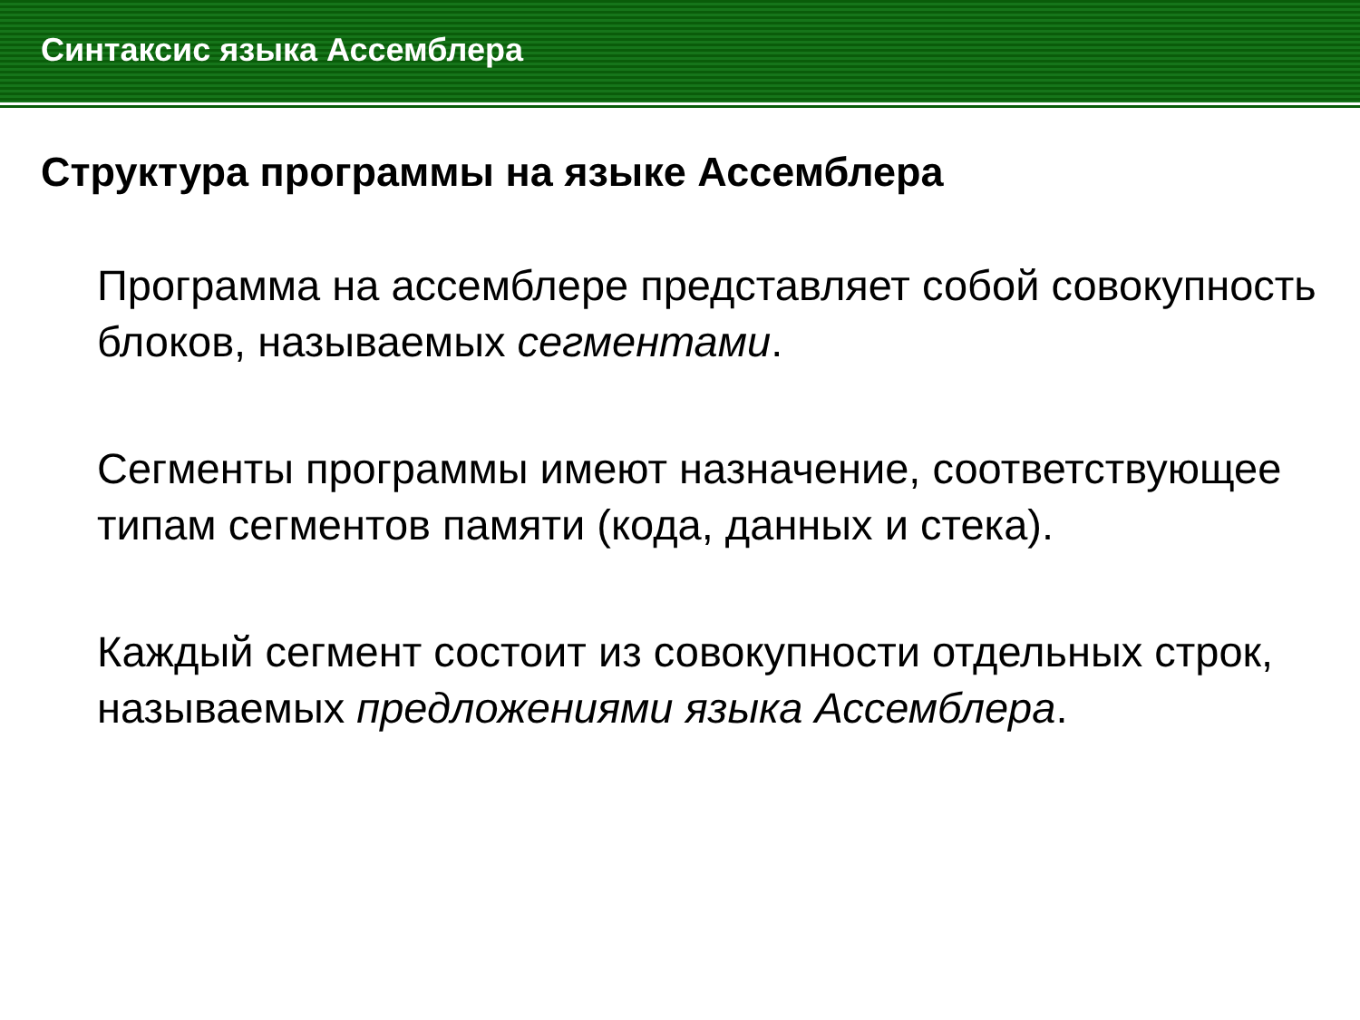Синтаксис языка Ассемблера
Структура программы на языке Ассемблера
Программа на ассемблере представляет собой совокупность блоков, называемых сегментами.
Сегменты программы имеют назначение, соответствующее типам сегментов памяти (кода, данных и стека).
Каждый сегмент состоит из совокупности отдельных строк, называемых предложениями языка Ассемблера.